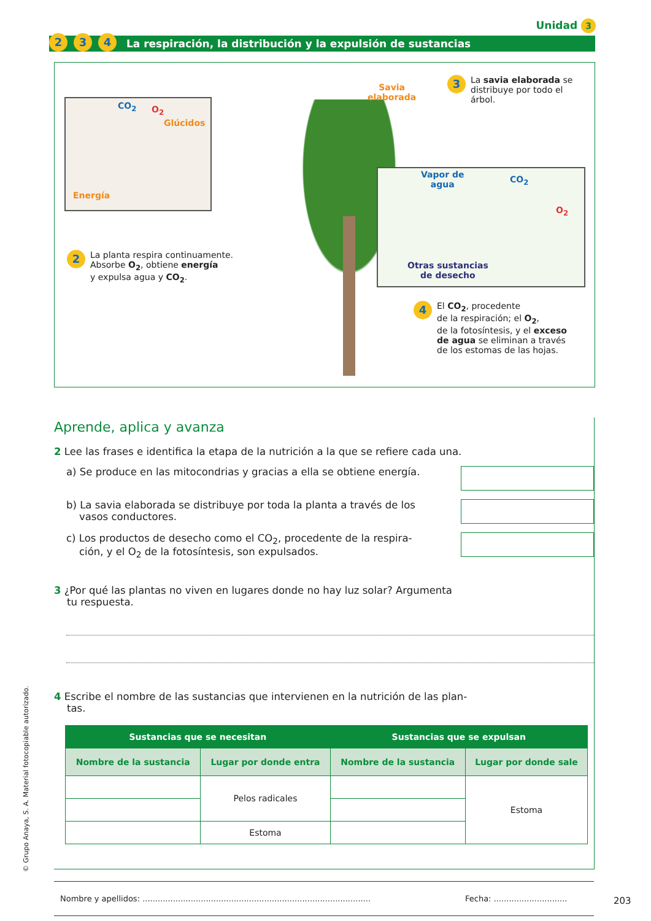Unidad 3
2 3 4 La respiración, la distribución y la expulsión de sustancias
CO<sub>2</sub> O<sub>2</sub>
Glúcidos
Energía
Savia
elaborada
3 La savia elaborada se
distribuye por todo el
árbol.
Vapor de
agua
CO<sub>2</sub>
O<sub>2</sub>
Otras sustancias
de desecho
2 La planta respira continuamente.
Absorbe O<sub>2</sub>, obtiene energía
y expulsa agua y CO<sub>2</sub>.
4 El CO<sub>2</sub>, procedente
de la respiración; el O<sub>2</sub>,
de la fotosíntesis, y el exceso
de agua se eliminan a través
de los estomas de las hojas.
Aprende, aplica y avanza
2 Lee las frases e identifica la etapa de la nutrición a la que se refiere cada una.
a) Se produce en las mitocondrias y gracias a ella se obtiene energía.
b) La savia elaborada se distribuye por toda la planta a través de los
vasos conductores.
c) Los productos de desecho como el CO<sub>2</sub>, procedente de la respira-
ción, y el O<sub>2</sub> de la fotosíntesis, son expulsados.
3 ¿Por qué las plantas no viven en lugares donde no hay luz solar? Argumenta
tu respuesta.
4 Escribe el nombre de las sustancias que intervienen en la nutrición de las plan-
tas.
| Sustancias que se necesitan | | Sustancias que se expulsan | |
| --- | --- | --- | --- |
| Nombre de la sustancia | Lugar por donde entra | Nombre de la sustancia | Lugar por donde sale |
| | Pelos radicales | | Estoma |
| | Estoma | | |
Nombre y apellidos: .......................................................................................... Fecha: .............................
203
© Grupo Anaya, S. A. Material fotocopiable autorizado.